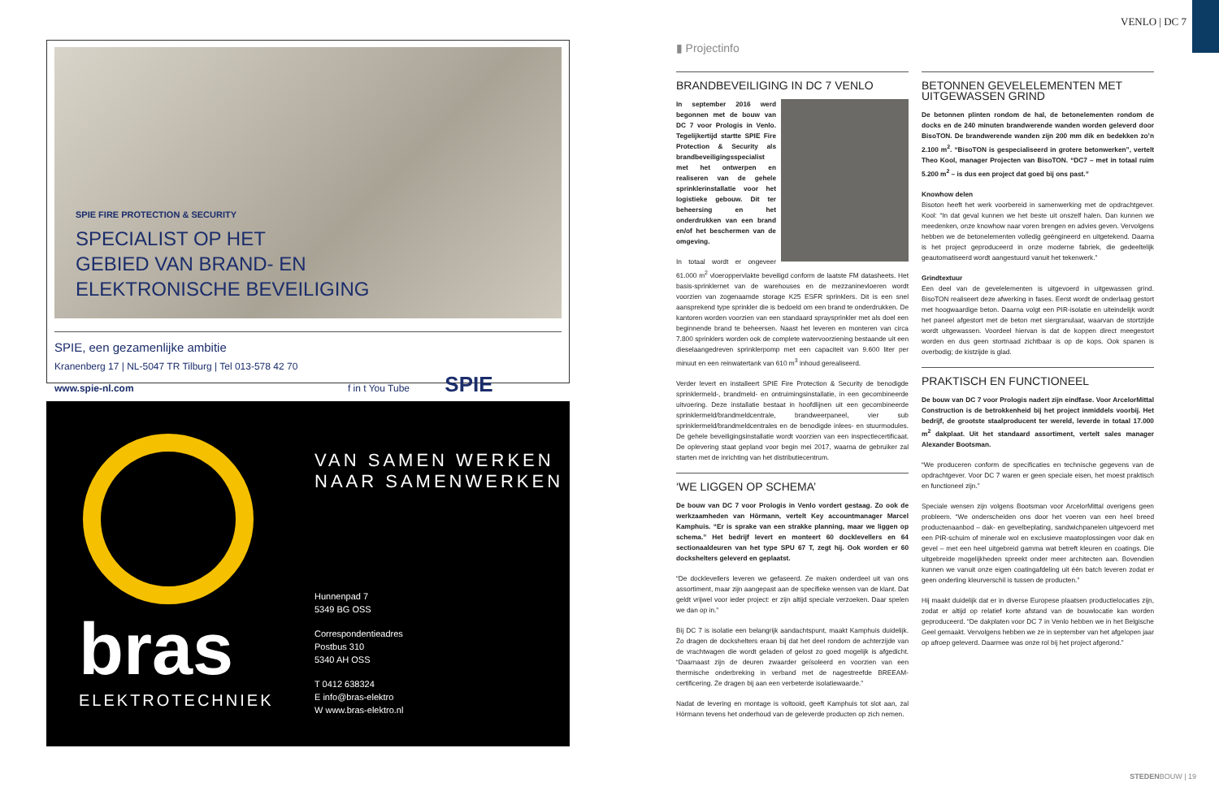SPIE FIRE PROTECTION & SECURITY
SPECIALIST OP HET
GEBIED VAN BRAND- EN
ELEKTRONISCHE BEVEILIGING
SPIE, een gezamenlijke ambitie
Kranenberg 17 | NL-5047 TR Tilburg | Tel 013-578 42 70
www.spie-nl.com f in t You Tube SPIE
bras
ELEKTROTECHNIEK
VAN SAMEN WERKEN
NAAR SAMENWERKEN
Hunnenpad 7
5349 BG OSS
Correspondentieadres
Postbus 310
5340 AH OSS
T 0412 638324
E info@bras-elektro
W www.bras-elektro.nl
VENLO | DC 7
▮ Projectinfo
BRANDBEVEILIGING IN DC 7 VENLO
In september 2016 werd begonnen met de bouw van DC 7 voor Prologis in Venlo. Tegelijkertijd startte SPIE Fire Protection & Security als brandbeveiligingsspecialist met het ontwerpen en realiseren van de gehele sprinklerinstallatie voor het logistieke gebouw. Dit ter beheersing en het onderdrukken van een brand en/of het beschermen van de omgeving.
In totaal wordt er ongeveer 61.000 m<sup>2</sup> vloeroppervlakte beveiligd conform de laatste FM datasheets. Het basis-sprinklernet van de warehouses en de mezzaninevloeren wordt voorzien van zogenaamde storage K25 ESFR sprinklers. Dit is een snel aansprekend type sprinkler die is bedoeld om een brand te onderdrukken. De kantoren worden voorzien van een standaard spraysprinkler met als doel een beginnende brand te beheersen. Naast het leveren en monteren van circa 7.800 sprinklers worden ook de complete watervoorziening bestaande uit een dieselaangedreven sprinklerpomp met een capaciteit van 9.600 liter per minuut en een reinwatertank van 610 m<sup>3</sup> inhoud gerealiseerd.
Verder levert en installeert SPIE Fire Protection & Security de benodigde sprinklermeld-, brandmeld- en ontruimingsinstallatie, in een gecombineerde uitvoering. Deze installatie bestaat in hoofdlijnen uit een gecombineerde sprinklermeld/brandmeldcentrale, brandweerpaneel, vier sub sprinklermeld/brandmeldcentrales en de benodigde inlees- en stuurmodules. De gehele beveiligingsinstallatie wordt voorzien van een inspectiecertificaat. De oplevering staat gepland voor begin mei 2017, waarna de gebruiker zal starten met de inrichting van het distributiecentrum.
‘WE LIGGEN OP SCHEMA’
De bouw van DC 7 voor Prologis in Venlo vordert gestaag. Zo ook de werkzaamheden van Hörmann, vertelt Key accountmanager Marcel Kamphuis. “Er is sprake van een strakke planning, maar we liggen op schema.” Het bedrijf levert en monteert 60 docklevellers en 64 sectionaaldeuren van het type SPU 67 T, zegt hij. Ook worden er 60 dockshelters geleverd en geplaatst.
“De docklevellers leveren we gefaseerd. Ze maken onderdeel uit van ons assortiment, maar zijn aangepast aan de specifieke wensen van de klant. Dat geldt vrijwel voor ieder project: er zijn altijd speciale verzoeken. Daar spelen we dan op in.”
Bij DC 7 is isolatie een belangrijk aandachtspunt, maakt Kamphuis duidelijk. Zo dragen de dockshelters eraan bij dat het deel rondom de achterzijde van de vrachtwagen die wordt geladen of gelost zo goed mogelijk is afgedicht. “Daarnaast zijn de deuren zwaarder geïsoleerd en voorzien van een thermische onderbreking in verband met de nagestreefde BREEAM-certificering. Ze dragen bij aan een verbeterde isolatiewaarde.”
Nadat de levering en montage is voltooid, geeft Kamphuis tot slot aan, zal Hörmann tevens het onderhoud van de geleverde producten op zich nemen.
BETONNEN GEVELELEMENTEN MET UITGEWASSEN GRIND
De betonnen plinten rondom de hal, de betonelementen rondom de docks en de 240 minuten brandwerende wanden worden geleverd door BisoTON. De brandwerende wanden zijn 200 mm dik en bedekken zo’n 2.100 m<sup>2</sup>. “BisoTON is gespecialiseerd in grotere betonwerken”, vertelt Theo Kool, manager Projecten van BisoTON. “DC7 – met in totaal ruim 5.200 m<sup>2</sup> – is dus een project dat goed bij ons past.”
Knowhow delen
Bisoton heeft het werk voorbereid in samenwerking met de opdrachtgever. Kool: “In dat geval kunnen we het beste uit onszelf halen. Dan kunnen we meedenken, onze knowhow naar voren brengen en advies geven. Vervolgens hebben we de betonelementen volledig geëngineerd en uitgetekend. Daarna is het project geproduceerd in onze moderne fabriek, die gedeeltelijk geautomatiseerd wordt aangestuurd vanuit het tekenwerk.”
Grindtextuur
Een deel van de gevelelementen is uitgevoerd in uitgewassen grind. BisoTON realiseert deze afwerking in fases. Eerst wordt de onderlaag gestort met hoogwaardige beton. Daarna volgt een PIR-isolatie en uiteindelijk wordt het paneel afgestort met de beton met siergranulaat, waarvan de stortzijde wordt uitgewassen. Voordeel hiervan is dat de koppen direct meegestort worden en dus geen stortnaad zichtbaar is op de kops. Ook spanen is overbodig; de kistzijde is glad.
PRAKTISCH EN FUNCTIONEEL
De bouw van DC 7 voor Prologis nadert zijn eindfase. Voor ArcelorMittal Construction is de betrokkenheid bij het project inmiddels voorbij. Het bedrijf, de grootste staalproducent ter wereld, leverde in totaal 17.000 m<sup>2</sup> dakplaat. Uit het standaard assortiment, vertelt sales manager Alexander Bootsman.
“We produceren conform de specificaties en technische gegevens van de opdrachtgever. Voor DC 7 waren er geen speciale eisen, het moest praktisch en functioneel zijn.”
Speciale wensen zijn volgens Bootsman voor ArcelorMittal overigens geen probleem. “We onderscheiden ons door het voeren van een heel breed productenaanbod – dak- en gevelbeplating, sandwichpanelen uitgevoerd met een PIR-schuim of minerale wol en exclusieve maatoplossingen voor dak en gevel – met een heel uitgebreid gamma wat betreft kleuren en coatings. Die uitgebreide mogelijkheden spreekt onder meer architecten aan. Bovendien kunnen we vanuit onze eigen coatingafdeling uit één batch leveren zodat er geen onderling kleurverschil is tussen de producten.”
Hij maakt duidelijk dat er in diverse Europese plaatsen productielocaties zijn, zodat er altijd op relatief korte afstand van de bouwlocatie kan worden geproduceerd. “De dakplaten voor DC 7 in Venlo hebben we in het Belgische Geel gemaakt. Vervolgens hebben we ze in september van het afgelopen jaar op afroep geleverd. Daarmee was onze rol bij het project afgerond.”
STEDENBOUW | 19